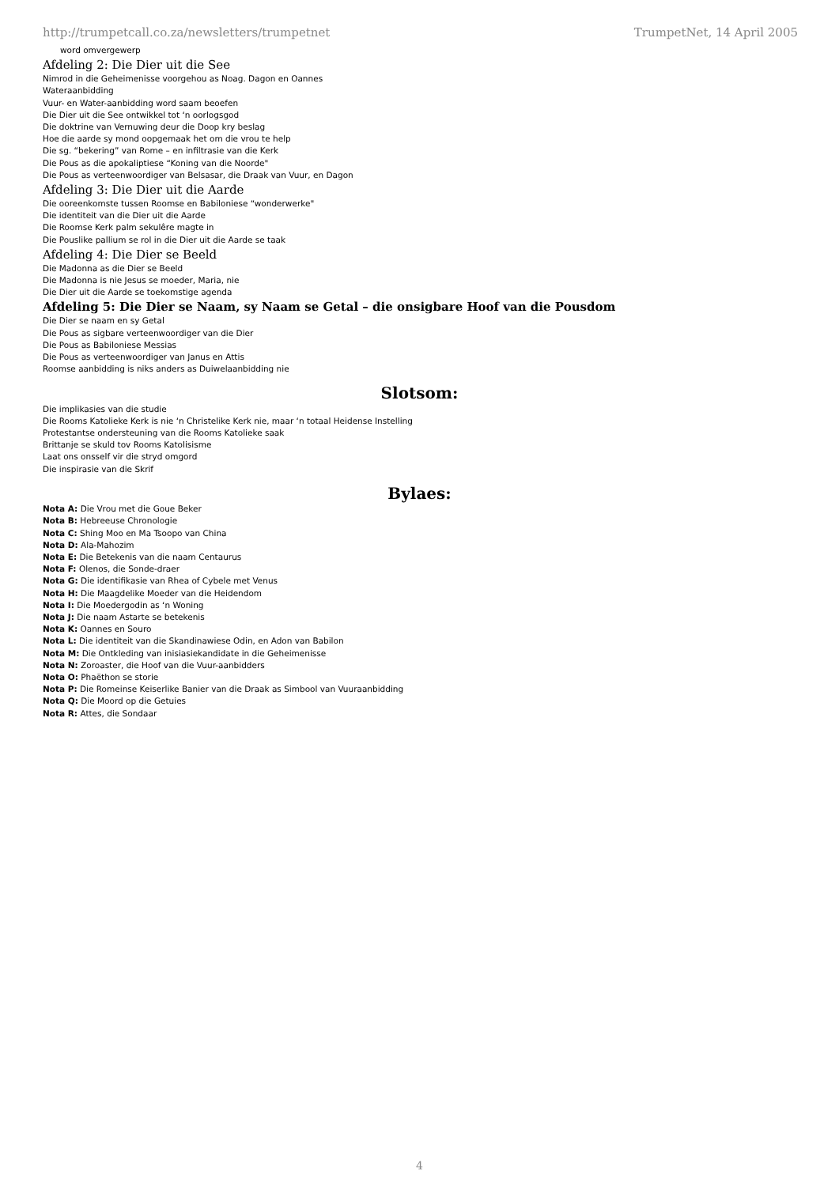http://trumpetcall.co.za/newsletters/trumpetnet TrumpetNet, 14 April 2005
word omvergewerp
Afdeling 2: Die Dier uit die See
Nimrod in die Geheimenisse voorgehou as Noag. Dagon en Oannes
Wateraanbidding
Vuur- en Water-aanbidding word saam beoefen
Die Dier uit die See ontwikkel tot ‘n oorlogsgod
Die doktrine van Vernuwing deur die Doop kry beslag
Hoe die aarde sy mond oopgemaak het om die vrou te help
Die sg. “bekering” van Rome – en infiltrasie van die Kerk
Die Pous as die apokaliptiese “Koning van die Noorde"
Die Pous as verteenwoordiger van Belsasar, die Draak van Vuur, en Dagon
Afdeling 3: Die Dier uit die Aarde
Die ooreenkomste tussen Roomse en Babiloniese “wonderwerke"
Die identiteit van die Dier uit die Aarde
Die Roomse Kerk palm sekulêre magte in
Die Pouslike pallium se rol in die Dier uit die Aarde se taak
Afdeling 4: Die Dier se Beeld
Die Madonna as die Dier se Beeld
Die Madonna is nie Jesus se moeder, Maria, nie
Die Dier uit die Aarde se toekomstige agenda
Afdeling 5: Die Dier se Naam, sy Naam se Getal – die onsigbare Hoof van die Pousdom
Die Dier se naam en sy Getal
Die Pous as sigbare verteenwoordiger van die Dier
Die Pous as Babiloniese Messias
Die Pous as verteenwoordiger van Janus en Attis
Roomse aanbidding is niks anders as Duiwelaanbidding nie
Slotsom:
Die implikasies van die studie
Die Rooms Katolieke Kerk is nie ‘n Christelike Kerk nie, maar ‘n totaal Heidense Instelling
Protestantse ondersteuning van die Rooms Katolieke saak
Brittanje se skuld tov Rooms Katolisisme
Laat ons onsself vir die stryd omgord
Die inspirasie van die Skrif
Bylaes:
Nota A: Die Vrou met die Goue Beker
Nota B: Hebreeuse Chronologie
Nota C: Shing Moo en Ma Tsoopo van China
Nota D: Ala-Mahozim
Nota E: Die Betekenis van die naam Centaurus
Nota F: Olenos, die Sonde-draer
Nota G: Die identifikasie van Rhea of Cybele met Venus
Nota H: Die Maagdelike Moeder van die Heidendom
Nota I: Die Moedergodin as ‘n Woning
Nota J: Die naam Astarte se betekenis
Nota K: Oannes en Souro
Nota L: Die identiteit van die Skandinawiese Odin, en Adon van Babilon
Nota M: Die Ontkleding van inisiasiekandidate in die Geheimenisse
Nota N: Zoroaster, die Hoof van die Vuur-aanbidders
Nota O: Phaëthon se storie
Nota P: Die Romeinse Keiserlike Banier van die Draak as Simbool van Vuuraanbidding
Nota Q: Die Moord op die Getuies
Nota R: Attes, die Sondaar
4